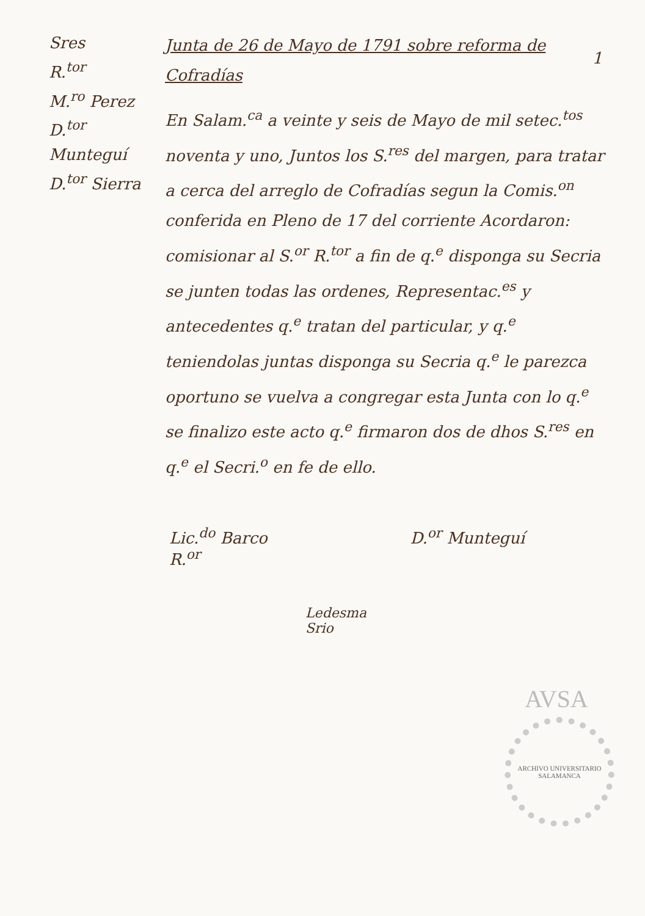1
Sres
R.<sup>tor</sup>
M.<sup>ro</sup> Perez
D.<sup>tor</sup> Munteguí
D.<sup>tor</sup> Sierra
Junta de 26 de Mayo de 1791 sobre reforma de Cofradías
En Salam.<sup>ca</sup> a veinte y seis de Mayo de mil setec.<sup>tos</sup> noventa y uno, Juntos los S.<sup>res</sup> del margen, para tratar a cerca del arreglo de Cofradías segun la Comis.<sup>on</sup> conferida en Pleno de 17 del corriente Acordaron: comisionar al S.<sup>or</sup> R.<sup>tor</sup> a fin de q.<sup>e</sup> disponga su Secria se junten todas las ordenes, Representac.<sup>es</sup> y antecedentes q.<sup>e</sup> tratan del particular, y q.<sup>e</sup> teniendolas juntas disponga su Secria q.<sup>e</sup> le parezca oportuno se vuelva a congregar esta Junta con lo q.<sup>e</sup> se finalizo este acto q.<sup>e</sup> firmaron dos de dhos S.<sup>res</sup> en q.<sup>e</sup> el Secri.<sup>o</sup> en fe de ello.
Lic.<sup>do</sup> Barco
R.<sup>or</sup> D.<sup>or</sup> Munteguí
Ledesma
Srio
AVSA
ARCHIVO UNIVERSITARIO
SALAMANCA